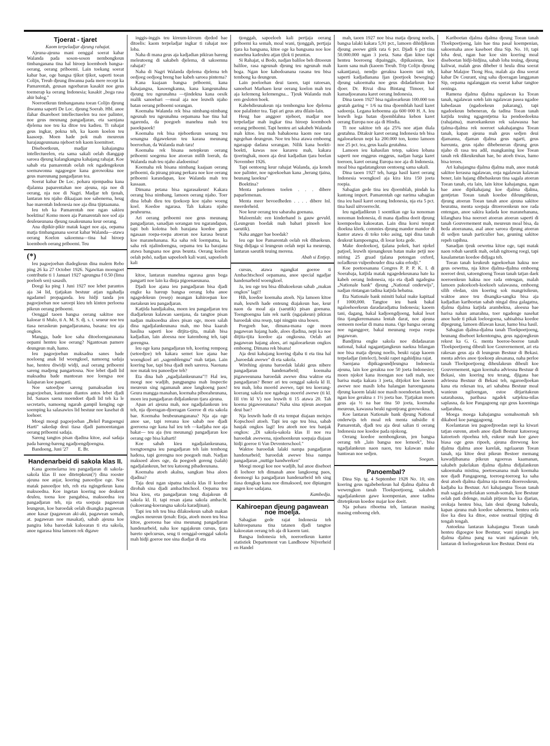Tjoerat - tjaret
Kaom terpeladjar djeung rahajat.
Ajeuna-ajeuna mani oenggal soerat kabar Walanda pada soson-soson nembongkeun timbanganana tina hal hiroep koemboeh bangsa-oerang, oerang priboemi. Lain toekang soerat kabar bae, oge bangsa tjikot tjikot, saperti toean Colijn, Treub djeung ihwanna pada mere recept ka Pamarentah, geusan ngoebaran kasakit noe geus toemerap ka oerang Indonesia; kasakit „boga rasa ahir baleg."
Noeroetkeun timbanganana toean Colijn djeung ihwanna saperti De Loc. djeung Soerab. Hbl. anoe ilahar disareboet intellectueelen tea noe palinter, noe geus meunang pangadjaran, eta saenjana djelema noe teu ka ditoe teu kadieu. Ti rahajat geus ingkar, pokna teh, ka kaom koelon teu kaasoep. Moen hade pok mah meureun harajaugeunnana njeboet teh kaom koemitoet.
Diseboetkeun, madjar kahajangna intellectueelen, eta sama sakali oelah dianggap saroea djeung kalangkangna kahajang rahajat. Koe sabab eta pamarentah oelah rek ngadengekeun soemawonna ngagoegoe kana gorowokna noe geus mareunang pangadjaran tea.
Soerat kabar De Loc. pohara njempadna kana djalanna paparentahan noe ajeuna, nja noe di oerang, nja noe di Nagri. Madjar teh tjenah, lantaran teu njaho dikaajaan noe sabenerna, heug bae marentah Indonesia noe aja dina tjiptaanana.
Ieu teh ka Pamarentah noe ngan sakieu boektina! Komo moen aja Pamarentah noe sod aja deuleueunana djeung rasakeunana keur oerang.
Ana dipikir-pikir matak kaget noe aja, oepama matja timbanganana soerat kabar Walanda—atawa oerang Koelon sakoemna—tina hal hiroep koemboeh oerang priboemi. Teu
(*)
Ieu pagoejoeban diadegkeun dina malem Rebo ping 26 ka 27 October 1926. Ngawitan moengoet contributie ti 1 Januari 1927 sgeungna f 0.50 (lima poeloeh sen) sasasih.
Doegi ka ping 1 Juni 1927 noe lebet parantos aja 34 lid, tjatjakan bestuur atjan ngahadja ngadamel propaganda. Ieu hidji tanda jen pagoejoeban noe saroepi kieu teh kinten perloena pikeun oerang priboemi.
Oenggal taoen bangsa oerang sakitoe noe kaloear ti Mulo, ti A. M. S. dj. s. t. seueur noe teu tiasa neraskeun pangadjaranana, basana: teu aja ongkos.
Mangga, bade koe saha ditoeloengananana oepami henteu koe oerang? Ngantosan pamere deungeun mah, hamo.
Ieu pagoejoeban maksadna sanes bade noeloeng anak lid woengkoel, namoeng sadaja bae, henteu diwidji widji, asal oerang priboemi sareng madjeng pangartosna. Noe lebet djadi lid maksadna bade mantoean noe loengsa noe kalaparan koe pangarti.
Noe satoedjoe sareng pamaksadan ieu pagoejoeban, kanteuan diantos antos lebet djadi lid. Sanaos saena moendoet djadi lid teh ka le secretaris, namoeng ngarah gampil kenging oge soemping ka salasawios lid bestuur noe kasebat di loehoer.
Moegi moegi pagoejoeban „Bekel Pangoengsi Harti" sakedap deui tiasa djadi pamoentangan oerang priboemi sadaja.
Sareng tangtos pisan djadina kitoe, asal sadaja pada bareng-bareng ngadjoengdjoengna.
Bandoeng, Juni '27 E. Br.
Handenarbeid di sakola klas II.
Kana goemelarna ieu pangadjaran di sakola-sakola klas II noe ditetepkeun(?) dina rooster ajeuna noe anjar, koering panoedjoe oge. Noe matak panoedjoe teh, reh eta ngingetkeun kana maksoedna. Koe ingetan koering noe deukeut deuleu, toena koe pangabisa, maksoedna ieu pangadjaran teh, nja eta soepaja pagawean leungeun, koe baroedak oelah disangka pagawean anoe kasar (pagawean aki-aki, pagawean somah, at. pagawean noe masakat), sabab ajeuna koe pangira loba baroedak kaloearan ti eta sakola, anoe ngarasa hina lamoen rek digawe
inggis-inggis teu kireum-kireum djedod bae ditoelis: kaom terpeladjar ingkar ti rahajat noe loba.
Naha di mana geus aja kadjadian pikiran bareng meleutoeng di sakabeh djelema, di sakoemna rahajat?
Naha di Nagri Walanda djelema djelema teh oedjoeg oedjoeg breng bae kabeh saroea pinterna?
Kana kaajaan bangsa priboemi, kana kahajangna, kasoengkanna, kana kangeunahna djeung teu ngeunahna —tjindekna kana oesik malik sanoebari —moal aja noe leuwih njaho batan oerang priboemi sorangan.
Koemaha Walanda rek bisa nimbang-nimbang ngeunah teu ngeunahna oepamana bae tina hal ngarenda, da poegoeh manehna mah teu paoekpaoek!
Koemaha rek bisa njeboetkeun senang teu senangna digawekeun teu karana meunang boeroehan, da Walanda mah tara!
Koemaha rek bisana netepkeun oerang priboemi soegema koe atoeran milih loerah, da Walanda mah teu njaho aladoenina!
Koemaha rek bisana nimbang kaajaan oerang priboemi, da pirang pirang perkara noe koe oerang priboemi karandapan, koe Walanda mah teu kassaan.
Dimana petana bisa ngarasakeun! Kakara oerang bisa nimbang, lamoen oerang njaho. Toer dina lebah dieu teu tjoekoep koe njaho woeng koel. Koedoe ngarasa. Tah kakara njaho peuheurna.
Ari oerang priboemi noe geus meunang pangadjaran, sanadjan sorangan teu ngarandapan, tapi boh kolotna boh barajana koedoe geus ngasaan roepa-roepa atoeran noe karasa beurat koe maranehanana. Ka saha rek loempatna, ka saha rek njalindoengna, oepama teu ka barajana atawa bangsana noe geus beunta. Oerang koelon oelah pohó, nadjan sapoeloeh kali wani, sapoeloeh kali
kitoe, lantaran manehna ngarasa geus boga pangarti noe lain ka dinja pigoenaeunana.
Djadi koe ajana ieu pangadjaran bisa djadi engke ka hareup bangsa oerang loba anoe ngagedekeun (resep) neangan kahiroepan koe metakeun ieu pangadjaran.
Katjida handjakalna, moen ieu pangadjaran teu diadjarkeun kalawan saenjana, da tangtoe pisan nadjan maksoedna aloes pisan oge, moen salah dina ngadjalankeunana mah, mo bisa kaarah hasilna saperti koe ditjita-tjita, malah bisa kadjadian, lain aloesna noe katembong teh, tapi gorengna.
Ieu oge kana pangadjaran teh, koering rempoeg (setoedjoe) teh kakara semet koe ajana bae woengkoel ari „sagemblengna" mah tatjan. Lain koering bae, tapi bisa djadi meh sarerea. Naonana noe matak teu panoedjoe teh?
Eta dina bab „ngadjalankeunana"!! Hal ieu, moegi noe wadjib, pangpangna mah Inspectie meureun sing ngamanah anoe langkoeng paos! Geura mangga manahan, koemaha piboeaheunana, moen ieu pangadjaran didjalankeun tjara ajeuna.
Apan ari ajeuna mah, noe ngadjalankeun ieu teh, nja djoeragan-djoeragan Goeroe di eta sakola bae. Koemaha beubeunanganana? Nja aja oge anoe sae, tapi rereana koe sabab noe djadi goeroena oge kana hal ieu teh —kadjaba noe aja bakat— teu aja (teu meunang) pangadjaran koe oerang oge bisa kaharti!
Koe sabab kieu ngadjalankeunana, toengtoengna ieu pangadjaran teh lain tembong hadena, tapi gorengna noe poegoeh mah. Nadjan maksoed aloes oge, da poegoeh goreng (salah) ngadjalankeun, bet teu katoong pibadeeunana.
Koemaha atoeh akalna, sangkan bisa aloes djadina?
Taja deui ngan sipatna sakola klas II koedoe dirobah sina djadi ambachtschool. Oepama teu bisa kieu, eta pangadjaran tong diajakeun di sakola kl. II. tapi resan ajana sakola ambacht. (sakoerang-koerangna sakola karadjinan).
Tapi ieu teh teu bisa dilakoekeun sabab makan ongkos meureun tjenah: Enja, atoeh moen teu bisa kitoe, goeroena bae sina meunang pangadjaran handenarbeid, naha koe ngajakeun cursus, tjara bareto spelcursus, seug ti oenggal-oenggal sakola mah hidji goeroe noe sina diadjar di eta
tjonggah, sapoeloeh kali pertjaja oerang priboemi ka semah, moal wani, tjonggah, pertjaja tjara ka bangsana, kitoe oge ka bangsana noe koe manehna kadeuleu atjan tjlok ti peuntas.
Si Rahajat, si Bodo, nadjan baliloe beh ditoeeun baliloe, rasa ngeunah djeung teu ngeunah mah boga. Ngan koe kabodoanana rasana teu bisa tembong ka deungeun.
Lain poeloehan deui taoen, tapi ratoesan, sanoebari Marhaen keur oerang koelon mah teu aja kelemeng kelemengna... Tjeuk Walanda mah een gesloten boek.
Kabehdieunakeun nja tembongna koe djelema noe palalinter tea. Tapi ari geus atra dilain-lain.
Heug bae anggoer njeboet, madjar noe terpeladjar mah ingkar tina hiroep koemboeh oerang priboemi. Tapi henteu ari sakabeh Walanda mah kitoe. Ieu mah babakoena kaom noe tara ngegehan deungeun. Noe teu bisa atawa emboeng ngaragap dadana sorangan. Nilik kana boekti-boekti, kawas noe karareu mah, kakara tjoeringhak, moen aja deui kadjadian tjara boelan November 1926.
Tapi oentoeng keur rahajat Walanda, aja keneh noe palinter, noe ngoekoehan kana „herang tjaina, beunang laoekna"
Boektina?
Menta parlemen toelen . . . dibere paparlemenan.
Menta meer bevoedheden . . . . dibere Inl. meerderheid.
Noe keur oerang teu sabaraha goenana.
Maloemlah: een kinderhand is gauw gevuld. (Leungeun boedak mah babari pinoeh koe saeutik).
Naha angger bae boedak?
Ieu oge koe Pamarentah oelah rek dibaekeun. Sing didjaga si leungeun oelah nepi ka meureup, lantaran saeutik teuing merena.
Abah si Entjep.
cursus, atawa ngangkat goeroe ti Ambachtschool oepamana, anoe special ngadjar handenarbeid woengkoel.
Ja, ieu oge teu bisa dibakoekeun sabab „makan ongkos" lagi!!
Hih, koedoe koemaha atoeh. Nja lamoen kitoe mah, leuwih hade enteung diajakeun bae, keur naon da moal aja (saeutik) pisan goenana. Toengtoengna lain rek narik (ngajakeun) pikiran baroedak sina resep, tapi ningpin sina bosen.
Poegoeh bae, dimana-mana oge moen pagawean hajang hade, aloes djadina, nepi ka noe ditjita-tjita koedoe aja ongkosna. Oelah ari pagawean hajang aloes, ari ngaloearkeun ongkos emboeng. Dimana rek bisana!
Aja deui kahajang koering djaba ti eta tina hal „baroedak awewe" di eta sakola.
Wirehing ajeuna baroedak lalaki geus nibere pangadjaran handenarbeid; koemaha pigaweeunana baroedak awewe dina waktoe eta pangadjaran? Bener ari teu oenggal sakola kl II. teu mah, loba moerid awewe, tapi teu koerang-koerang sakola noe ngaboga moerid awewe (ti kl. III t/m kl V) noe leuwih ti 15 atawa 20. Tah koema pigaweeunana? Naha sina njieun asoepan deui bae?
Nja leuwih hade di eta tempat diajaan meisjes Kopschool atoeh. Tapi ieu oge teu bisa, sabab baujak ongkos lagi! Ieu atoeh noe teu banjak ongkos: „Di sakola-sakola klas II noe rea baroedak awewena, njoehoenkeun soepaja diajaan hidji goeroe ti Van Deventerschool."
Waktoe baroedak lalaki nampa pangadjaran handenarbeid; baroedak awewe bisa nampa pangadjaran „nuttige handwerken"
Moegi moegi koe noe wadjib, hal anoe diseboet di loehoer teh dimanah anoe langkoeng paos, doemoegi ka pangadjaran handenarbeid teh sing tiasa dongkap kana noe dimaksoed, noe dipiangen angen koe sadajana.
Kambedja.
Kahiroepan djeung pagawean noe moelja.
Sabagian gede rajat Indonesia teh kahiroepanana tina tatanen djadi tangtoe kakoeatan oerang teh aja di kaoem tani.
Bangsa Indonesia teh, noeroetkeun kantor statistiek Departement van Landbouw Nijverheid en Handel
mah, taoen 1927 noe bisa matja djeung noelis, bangsa lalaki kakara 5,91 pct., lamoen dihidjikeun djeung awewe gitik rata 6 pct. Djadi 6 pct tina 50.000.000 ngan 3 joeta. Sana djan kitoe tapi henteu boeroeng dipainggis, dipikasieun, koe kaom sana mah (kaoem Treub. Trip Colijn djeung sakantjana), nendjo gerakna kaoem tani teh, saperti kadjadianana Ijan (poetjoek beweging) djeung sakoemaha noe geus didadarkeun koe djoer. Dr. Rivai dina Bintang Timoer, hal kamadjoeanana karet oerang Indonesia.
Dina taoen 1927 bisa ngaloearkeun 100.000 ton geutah garing = 1/6 na tina djoemblah hasil karet sadoenja. Legana keboenna aja 600 000 H. A. Ieu leuwih lega batan djoemblahna kebon karet oerang Europa noe aja di Hindia.
Ti noe sakitoe teh aja 25% noe atjan diala geutahna. Ditaksir karet oerang Indonesia teh bisa ngaloearkeun nepi ka 200.000 ton, komo lamoen noe 25 pct. tea, geus kaala geutahna.
Lamoen ieu kahasilan tetep, sakieu lobana saperti noe enggeus enggeus, nadjan harga karet toeroen, karet oerang Europa noe aja di Indonesia. moal bisa ngadatangkeun oentoeng sama sakali.
Dina taoen 1927 teh, harga hasil karet oerang Indonesia woengkoel aja kira kira 150 joeta roepia.
Sabagian gede tina ieu djoemblah, pindah ka kantong import. Pamarentah oge narima sabagian tina ieu hasil karet oerang Indonesia, nja eta 5 pct. tina hasil uitvoerrecht.
Ieu ngadjadikeun 1 soentikan oge ka nonoman nonoman Indonesia, di mana djadina doeit djeung koempoelna kakoeatan. Lain dina korsi tempat dioekna klerk, commies djeung mandor mandor di kantor atawa di toko toko asing, tapi dina tanah deukeut kampoengna, di loear kota gede.
Make doedoekoej, tjalana pokek, bari njekel patjoel, leuwih njenangkeun batan make petji noe miring 25 graad tjalana potongan oxford, noladkeun vulpenbouder dina saku erlodji."
Koe poetoesanana Congres P. P. P. K. I. di Soerabaja, katjida matak ngagedekeunana hate ka kabeh oerang Indonesia, nja eta djadi ngadegna „Nationale bank" djeung „National onderwijs", nadjan rintangan tadina katjida hebatna.
Eta Nationale bank mimiti bakal make kapitaal f 1000,000. Tangtoe ieu bank bakal ngaloehoerkeun daradaradjatna Indonesia; kaoem tani, dagang, bakal kadjoengdjoeng, bakal lesot tina tjangkeremanana lentah darat, noe ajeuna oemoem noelar di mana mana. Oge bangsa oerang noe nganggoer, bakal meunang roepa roepa pagawean.
Bandjirna engke sakola noe didadasaran national, bakal ngagantjangkeun naekna bilangan noe bisa matja djeung noelis, beuki rajap kaoem terpeladjar (intelect), beuki rapet ngahidjina rajat.
Saenjana dipikageundjleungna Indonesia ajeuna, lain koe gerakna noe 50 joeta Indonesier; moen njokot kana itoengan noe tadi mah, noe barisa matja kakara 3 joeta, ditjokot koe kaoem awewe noe masih loba halangan haroenganana djeung kaoem lalaki noe masih noendoetan keneh, ngan koe gerakna ± 1½ joeta bae. Tjatjakan moen geus aja ½ na bae tina 50 joeta, koemaha meureun, kawasna beuki ngontjrang gorowokna.
Koe lantaran Nationale bank djeung National onderwijs teh moal rek menta subsidie ti Pamarentah, djadi teu aja deui salian ti oerang Indonesia noe koedoe pada njokong.
Oerang koedoe nembongkeun, jen bangsa oerang teh „lain bangsa noe lemoek", bisa ngadjalankeun naon naon, teu kalawan make bantoean noe sedjen.
Soegan.
Panoembal?
Dina Sip. tg. 4 September 1928 No. 10, sim koering geus ngabeberkeun hal djalma djalma di wewengkon tanah Tloekpoetjoeng, sakabeh ngadjalankeun gawe koempenian, anoe tadina ditetepkeun koedoe majar koe doeit.
Nja pohara riboetna teh, lantaran masing masing emboeng eleh.
Kariboetan djalma djalma djeung Toean tanah Tloekpoetjoeng, lain bae tina pasal koempenian, sakoemaha anoe kaseboet dina Sip. No. 10, tapi loba deui, ngan bae koe sim koering moal diseboetan hidji-hidjina, sabab loba teuing, djeung kaliwat, malah geus dibeber ti heula dina soerat kabar Malajoe Tiong Hoa, malah aja dina soerat kabar De Courant, sing saha djoeragan langganan Sip, oepama ngalanggan eta soerat kabar tangtoe oeninga.
Ramena djalma djalma ngalawan ka Toean tanah, ngalawan soteh lain ngalawan pasea ngadoe kabedasan (ngadoekeun pakarang), tapi ngadoekeun bebeneran, da tadina Toean tanah katjida teuing ngagentjetna ka pendoedoekna (rahajatna), maroekankeun rek salawasna bae tjalma-djalma rek noeroet sakahajangna Toean tanah, kapan ajeuna mah geus sedjen deui djamanna, djaman djalma geus ngarti, geus bareunta, geus njaho dibebeneran djeung geus njaho di rasa teu adil, mangkaning koe Toean tanah rek dikeukeuhan bae, bo atoeh tiwas, hamo bisa teroes.
Ari kahajangna djalma djalma mah, anoe matak sakitoe kerasna ngalawan, enja ngalawan kalawan bener, lain hajang dibebaskeun tina sagala atoeran Toean tanah, eta lain, lain kitoe kahajangna, ngan bae anoe dipikahajang koe djalma djalma, gentjetan Toean tanah koedoe dileungitkeun, djeung atoeran Toean tanah anoe ajeuna sakitoe beuratna, menta soepaja ditoeroenkeun noe rada entengan, anoe sakira kadada koe maranehanana, kilangbara bisa noeroet atoeran atoeran saperti di tanah Gouvernement mah, meureun moal bisa, da beda atoeranana, asal anoe saroea djeung atoeran di sedjen tanah particulier bae, geuning sakitoe repeh rapihna.
Sanadjan tjeuk oewetna kitoe oge, tapi matak naon robah saeutik mah, oelah ngitoeng roegi, tapi kasalametan koedoe didjaga teh.
Toean tanah keukeuh ngoekoehan hakna noe geus oewetna, nja kitoe djalma-djalma emboeng noeroet deui, satoengtoeng Toean tanah tatjan daek noeroenkeun hakna noe rada enteugan, malah lamoen pakoekoeh-koekoeh salawasna, emboeng silih eledan, sim koering sok mangrisikeun, waktoe anoe teu disangka-sangka bisa aja kadjadian kariboetan sabab ningal dina galagatna, djalma djalma katjida arambekna, aloesna bae barisa nahan amarahna, toer ngadenge nasehat anoe hade ti pikak loeloegoena, sabisabisa koedoe dipegeung, lamoen dilawan kasar, hamo bisa hasil.
Sabagian djalma-djalma tanah Tloekpoetjoeng, beunang diseboet kekentongna, geus ngajoegkeun rekest ka G. G. menta boeroe-boeroe tanah Tloekpoetjoeng dibeuli koe Gouvernement, ari eta rakesan geus aja di leungeun Bestuur di Bekasi. menta advies anoe tjoekoep alesanana, naha perloe tanah Tloekpoetjoeng diheulakeun dibeuli koe Gouvernement, ngan koemaha adviesna Bestuur di Bekasi, sim koering teu terang, djigana bae adviesna Bestuur di Bekasi teh, ngaroedjoekan kana eta rekesan tea, ari sababna Bestuur moal wanieun ngiloengan, estoe ditjaritakeun satarabasna, paribasa ngadek satjekna-nilas saplasna, da koe Pangagoeng oge geus kaoeninga sadjarahna,
Moega moega kahajangna somahsomah teh dikaboel koe panggagoeng.
Koelantaran ieu pagoedjroedan nepi ka kiwari tatjan eurenn, atoeh anoe djadi Bestuur katoeroeg katoetoeh ripoehna teh, eukeur mah koe gawe biasa oge geus ripoeh, ajeuna direwong koe djalma djalma anoe karelak, ngelaaeun Toean tanah, nja kitoe deui pikeun Bestoer memang kawadjibanana pikeun ngoereas kaamanan, sakabeh pakelakan djalma djalma didjalankeun sakoemaha mistina, poetoesanana mah koemaha noe djadi Pangagoeng, toeroeg-toeroeg ka saha deui atoeh djalma djalma nja menta dioereoskeun, kadjaba ka Bestuur. Ari kahajangna Toean tanah mah sagala perkelakan somah-somah, koe Bestuur oelah pati didenge, malah pitjeun bae ka djarian, orokaja henteu bisa, lain deui djeung baheula, kapan ajeuna mah koedoe sabenerna. henteu oela iloe ka dieu ka ditoe, estoe neutraal tjitjing di tengah tengah.
Antoekna lantaran kahajangna Toean tanah henteu digoegoe koe Bestuur, wani njangka jen djalma djalma pang na wani ngalawan teh, lantaran di loeloegoekeun koe Bestuur. Demi eta